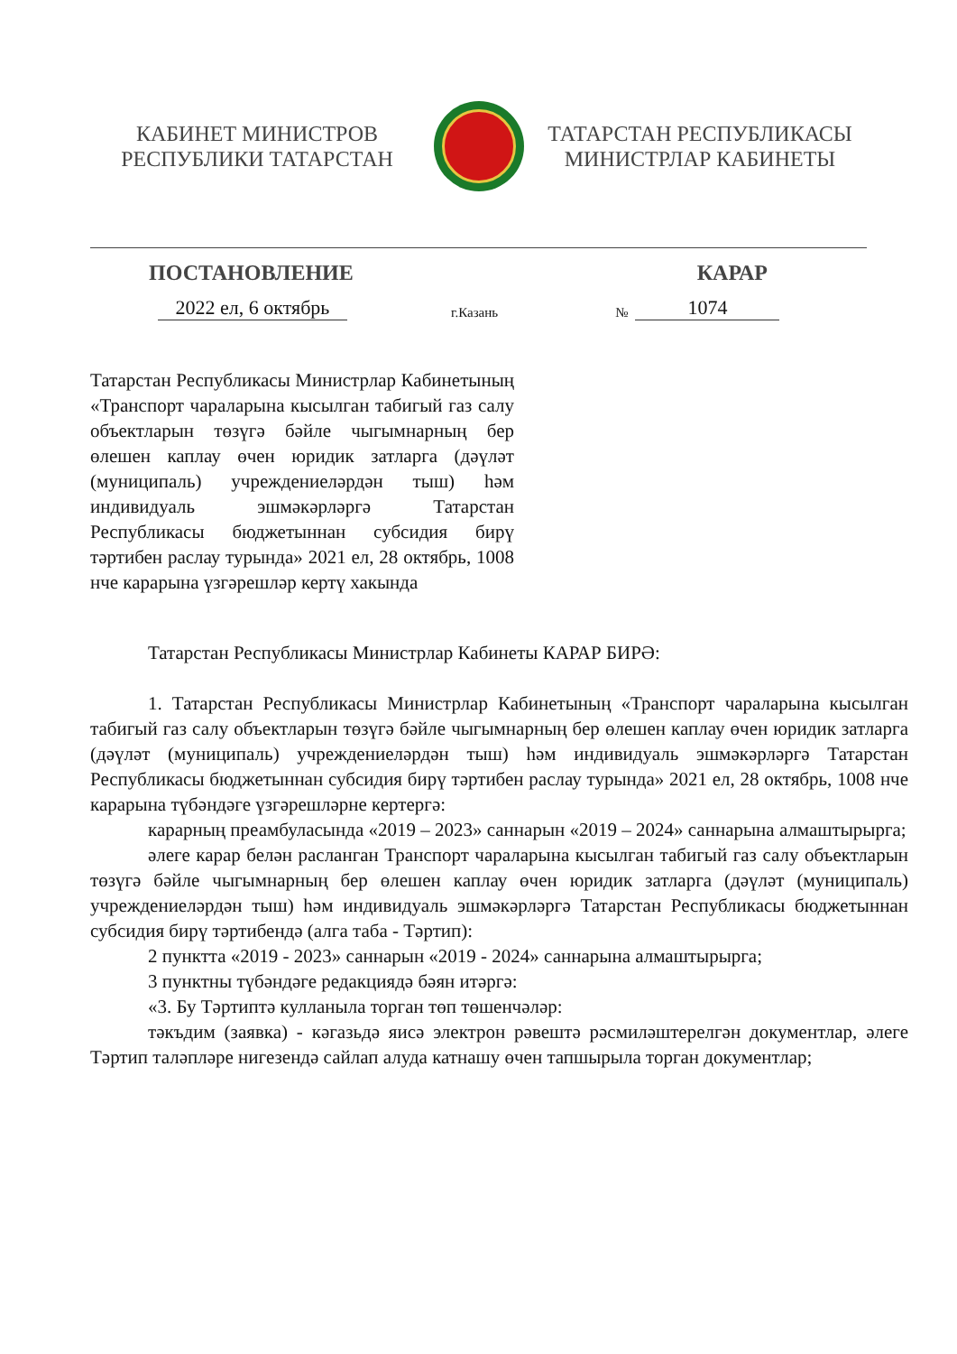КАБИНЕТ МИНИСТРОВ
РЕСПУБЛИКИ ТАТАРСТАН
ТАТАРСТАН РЕСПУБЛИКАСЫ
МИНИСТРЛАР КАБИНЕТЫ
ПОСТАНОВЛЕНИЕ КАРАР
2022 ел, 6 октябрь г.Казань № 1074
Татарстан Республикасы Министрлар Кабинетының «Транспорт чараларына кысылган табигый газ салу объектларын төзүгә бәйле чыгымнарның бер өлешен каплау өчен юридик затларга (дәүләт (муниципаль) учреждениеләрдән тыш) һәм индивидуаль эшмәкәрләргә Татарстан Республикасы бюджетыннан субсидия бирү тәртибен раслау турында» 2021 ел, 28 октябрь, 1008 нче карарына үзгәрешләр кертү хакында
Татарстан Республикасы Министрлар Кабинеты КАРАР БИРӘ:
1. Татарстан Республикасы Министрлар Кабинетының «Транспорт чараларына кысылган табигый газ салу объектларын төзүгә бәйле чыгымнарның бер өлешен каплау өчен юридик затларга (дәүләт (муниципаль) учреждениеләрдән тыш) һәм индивидуаль эшмәкәрләргә Татарстан Республикасы бюджетыннан субсидия бирү тәртибен раслау турында» 2021 ел, 28 октябрь, 1008 нче карарына түбәндәге үзгәрешләрне кертергә:
карарның преамбуласында «2019 – 2023» саннарын «2019 – 2024» саннарына алмаштырырга;
әлеге карар белән расланган Транспорт чараларына кысылган табигый газ салу объектларын төзүгә бәйле чыгымнарның бер өлешен каплау өчен юридик затларга (дәүләт (муниципаль) учреждениеләрдән тыш) һәм индивидуаль эшмәкәрләргә Татарстан Республикасы бюджетыннан субсидия бирү тәртибендә (алга таба - Тәртип):
2 пунктта «2019 - 2023» саннарын «2019 - 2024» саннарына алмаштырырга;
3 пунктны түбәндәге редакциядә бәян итәргә:
«3. Бу Тәртиптә кулланыла торган төп төшенчәләр:
тәкъдим (заявка) - кәгазьдә яисә электрон рәвештә рәсмиләштерелгән документлар, әлеге Тәртип таләпләре нигезендә сайлап алуда катнашу өчен тапшырыла торган документлар;